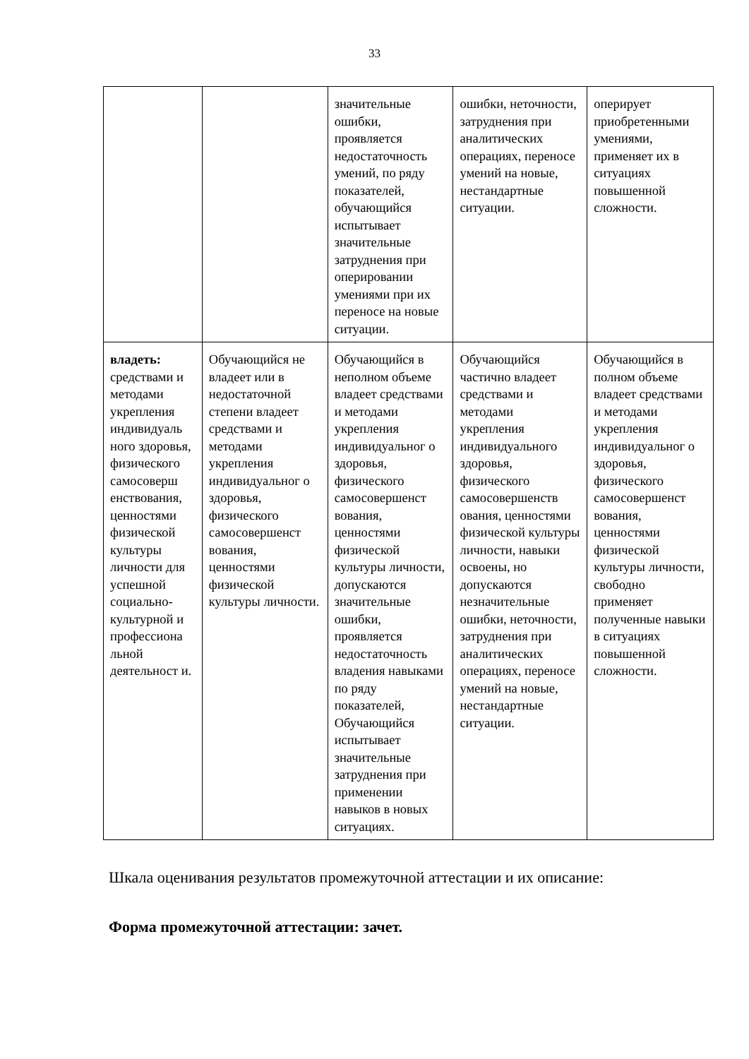33
| | | значительные ошибки, проявляется недостаточность умений, по ряду показателей, обучающийся испытывает значительные затруднения при оперировании умениями при их переносе на новые ситуации. | ошибки, неточности, затруднения при аналитических операциях, переносе умений на новые, нестандартные ситуации. | оперирует приобретенными умениями, применяет их в ситуациях повышенной сложности. |
| владеть: средствами и методами укрепления индивидуаль ного здоровья, физического самосоверш енствования, ценностями физической культуры личности для успешной социально-культурной и профессиона льной деятельност и. | Обучающийся не владеет или в недостаточной степени владеет средствами и методами укрепления индивидуальног о здоровья, физического самосовершенст вования, ценностями физической культуры личности. | Обучающийся в неполном объеме владеет средствами и методами укрепления индивидуальног о здоровья, физического самосовершенст вования, ценностями физической культуры личности, допускаются значительные ошибки, проявляется недостаточность владения навыками по ряду показателей, Обучающийся испытывает значительные затруднения при применении навыков в новых ситуациях. | Обучающийся частично владеет средствами и методами укрепления индивидуального здоровья, физического самосовершенств ования, ценностями физической культуры личности, навыки освоены, но допускаются незначительные ошибки, неточности, затруднения при аналитических операциях, переносе умений на новые, нестандартные ситуации. | Обучающийся в полном объеме владеет средствами и методами укрепления индивидуальног о здоровья, физического самосовершенст вования, ценностями физической культуры личности, свободно применяет полученные навыки в ситуациях повышенной сложности. |
Шкала оценивания результатов промежуточной аттестации и их описание:
Форма промежуточной аттестации: зачет.